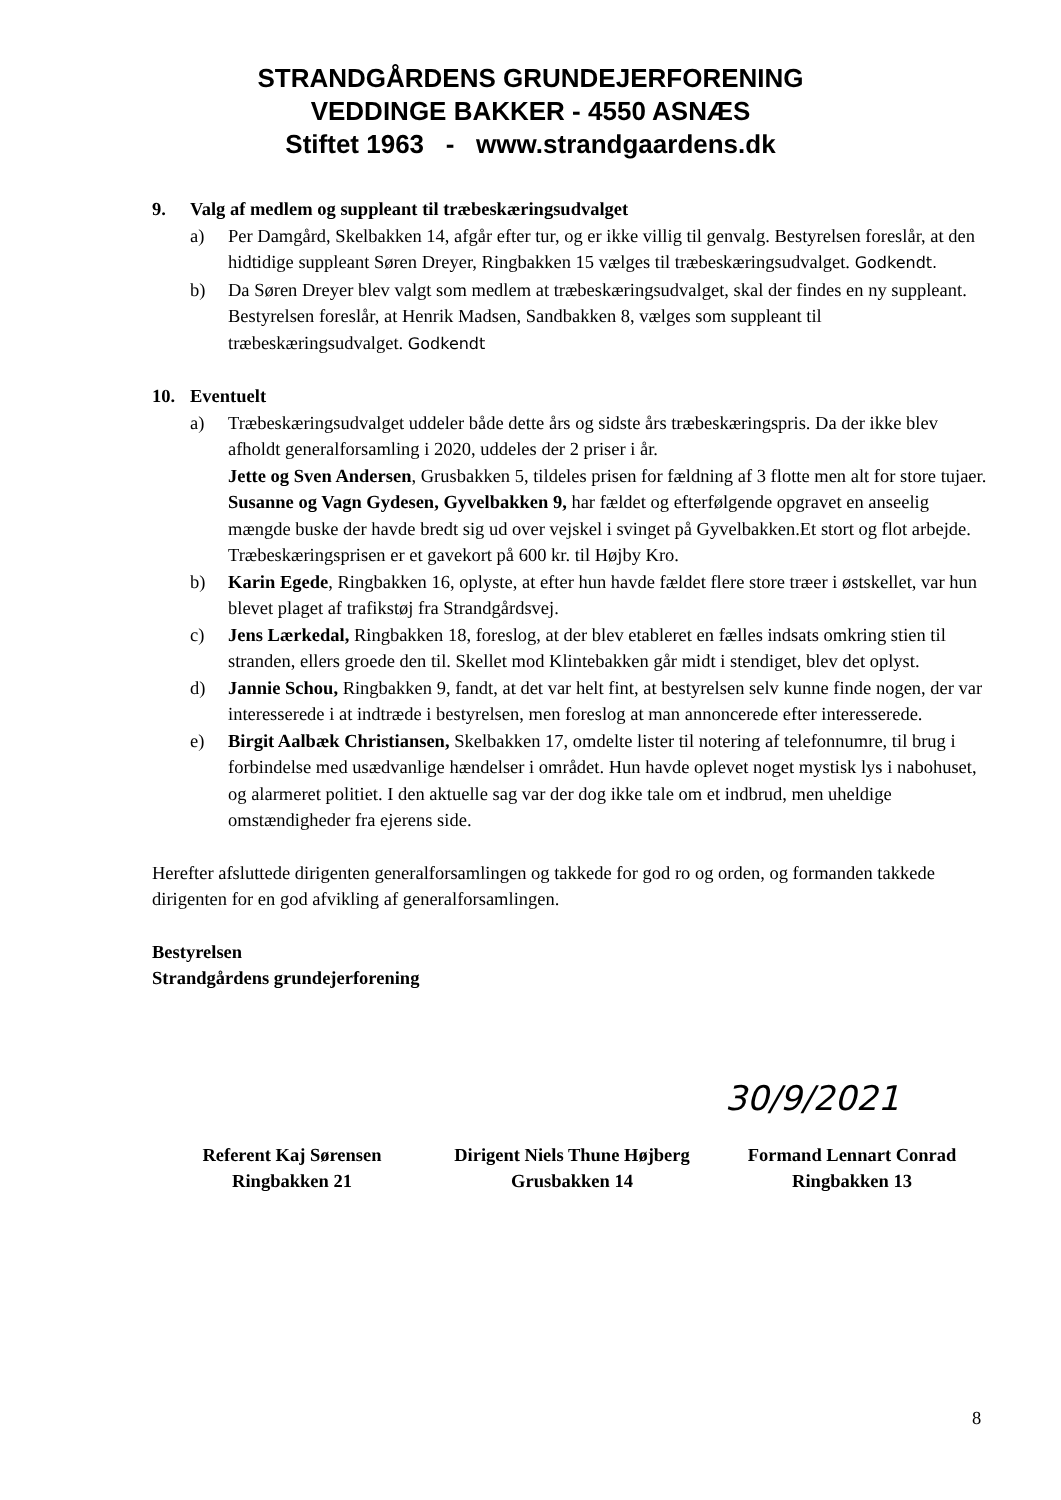STRANDGÅRDENS GRUNDEJERFORENING
VEDDINGE BAKKER - 4550 ASNÆS
Stiftet 1963 - www.strandgaardens.dk
9. Valg af medlem og suppleant til træbeskæringsudvalget
a) Per Damgård, Skelbakken 14, afgår efter tur, og er ikke villig til genvalg. Bestyrelsen foreslår, at den hidtidige suppleant Søren Dreyer, Ringbakken 15 vælges til træbeskæringsudvalget. Godkendt.
b) Da Søren Dreyer blev valgt som medlem at træbeskæringsudvalget, skal der findes en ny suppleant. Bestyrelsen foreslår, at Henrik Madsen, Sandbakken 8, vælges som suppleant til træbeskæringsudvalget. Godkendt
10. Eventuelt
a) Træbeskæringsudvalget uddeler både dette års og sidste års træbeskæringspris. Da der ikke blev afholdt generalforsamling i 2020, uddeles der 2 priser i år.
Jette og Sven Andersen, Grusbakken 5, tildeles prisen for fældning af 3 flotte men alt for store tujaer.
Susanne og Vagn Gydesen, Gyvelbakken 9, har fældet og efterfølgende opgravet en anseelig mængde buske der havde bredt sig ud over vejskel i svinget på Gyvelbakken.Et stort og flot arbejde.
Træbeskæringsprisen er et gavekort på 600 kr. til Højby Kro.
b) Karin Egede, Ringbakken 16, oplyste, at efter hun havde fældet flere store træer i østskellet, var hun blevet plaget af trafikstøj fra Strandgårdsvej.
c) Jens Lærkedal, Ringbakken 18, foreslog, at der blev etableret en fælles indsats omkring stien til stranden, ellers groede den til. Skellet mod Klintebakken går midt i stendiget, blev det oplyst.
d) Jannie Schou, Ringbakken 9, fandt, at det var helt fint, at bestyrelsen selv kunne finde nogen, der var interesserede i at indtræde i bestyrelsen, men foreslog at man annoncerede efter interesserede.
e) Birgit Aalbæk Christiansen, Skelbakken 17, omdelte lister til notering af telefonnumre, til brug i forbindelse med usædvanlige hændelser i området. Hun havde oplevet noget mystisk lys i nabohuset, og alarmeret politiet. I den aktuelle sag var der dog ikke tale om et indbrud, men uheldige omstændigheder fra ejerens side.
Herefter afsluttede dirigenten generalforsamlingen og takkede for god ro og orden, og formanden takkede dirigenten for en god afvikling af generalforsamlingen.
Bestyrelsen
Strandgårdens grundejerforening
Referent Kaj Sørensen
Ringbakken 21
Dirigent Niels Thune Højberg
Grusbakken 14
Formand Lennart Conrad
Ringbakken 13
30/9/2021
8